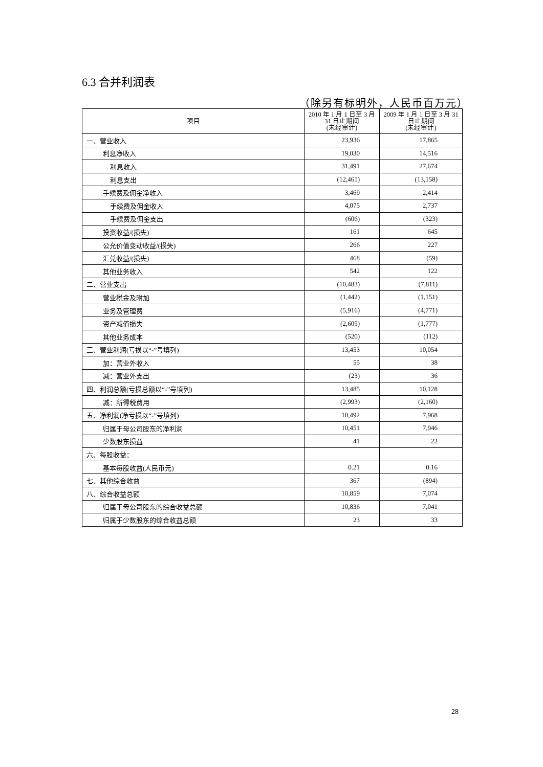6.3 合并利润表
（除另有标明外，人民币百万元）
| 项目 | 2010 年 1 月 1 日至 3 月 31 日止期间 (未经审计) | 2009 年 1 月 1 日至 3 月 31 日止期间 (未经审计) |
| --- | --- | --- |
| 一、营业收入 | 23,936 | 17,865 |
| 利息净收入 | 19,030 | 14,516 |
| 利息收入 | 31,491 | 27,674 |
| 利息支出 | (12,461) | (13,158) |
| 手续费及佣金净收入 | 3,469 | 2,414 |
| 手续费及佣金收入 | 4,075 | 2,737 |
| 手续费及佣金支出 | (606) | (323) |
| 投资收益/(损失) | 161 | 645 |
| 公允价值变动收益/(损失) | 266 | 227 |
| 汇兑收益/(损失) | 468 | (59) |
| 其他业务收入 | 542 | 122 |
| 二、营业支出 | (10,483) | (7,811) |
| 营业税金及附加 | (1,442) | (1,151) |
| 业务及管理费 | (5,916) | (4,771) |
| 资产减值损失 | (2,605) | (1,777) |
| 其他业务成本 | (520) | (112) |
| 三、营业利润(亏损以“-”号填列) | 13,453 | 10,054 |
| 加：营业外收入 | 55 | 38 |
| 减：营业外支出 | (23) | 36 |
| 四、利润总额(亏损总额以“-”号填列) | 13,485 | 10,128 |
| 减：所得税费用 | (2,993) | (2,160) |
| 五、净利润(净亏损以“-”号填列) | 10,492 | 7,968 |
| 归属于母公司股东的净利润 | 10,451 | 7,946 |
| 少数股东损益 | 41 | 22 |
| 六、每股收益： | | |
| 基本每股收益(人民币元) | 0.21 | 0.16 |
| 七、其他综合收益 | 367 | (894) |
| 八、综合收益总额 | 10,859 | 7,074 |
| 归属于母公司股东的综合收益总额 | 10,836 | 7,041 |
| 归属于少数股东的综合收益总额 | 23 | 33 |
28